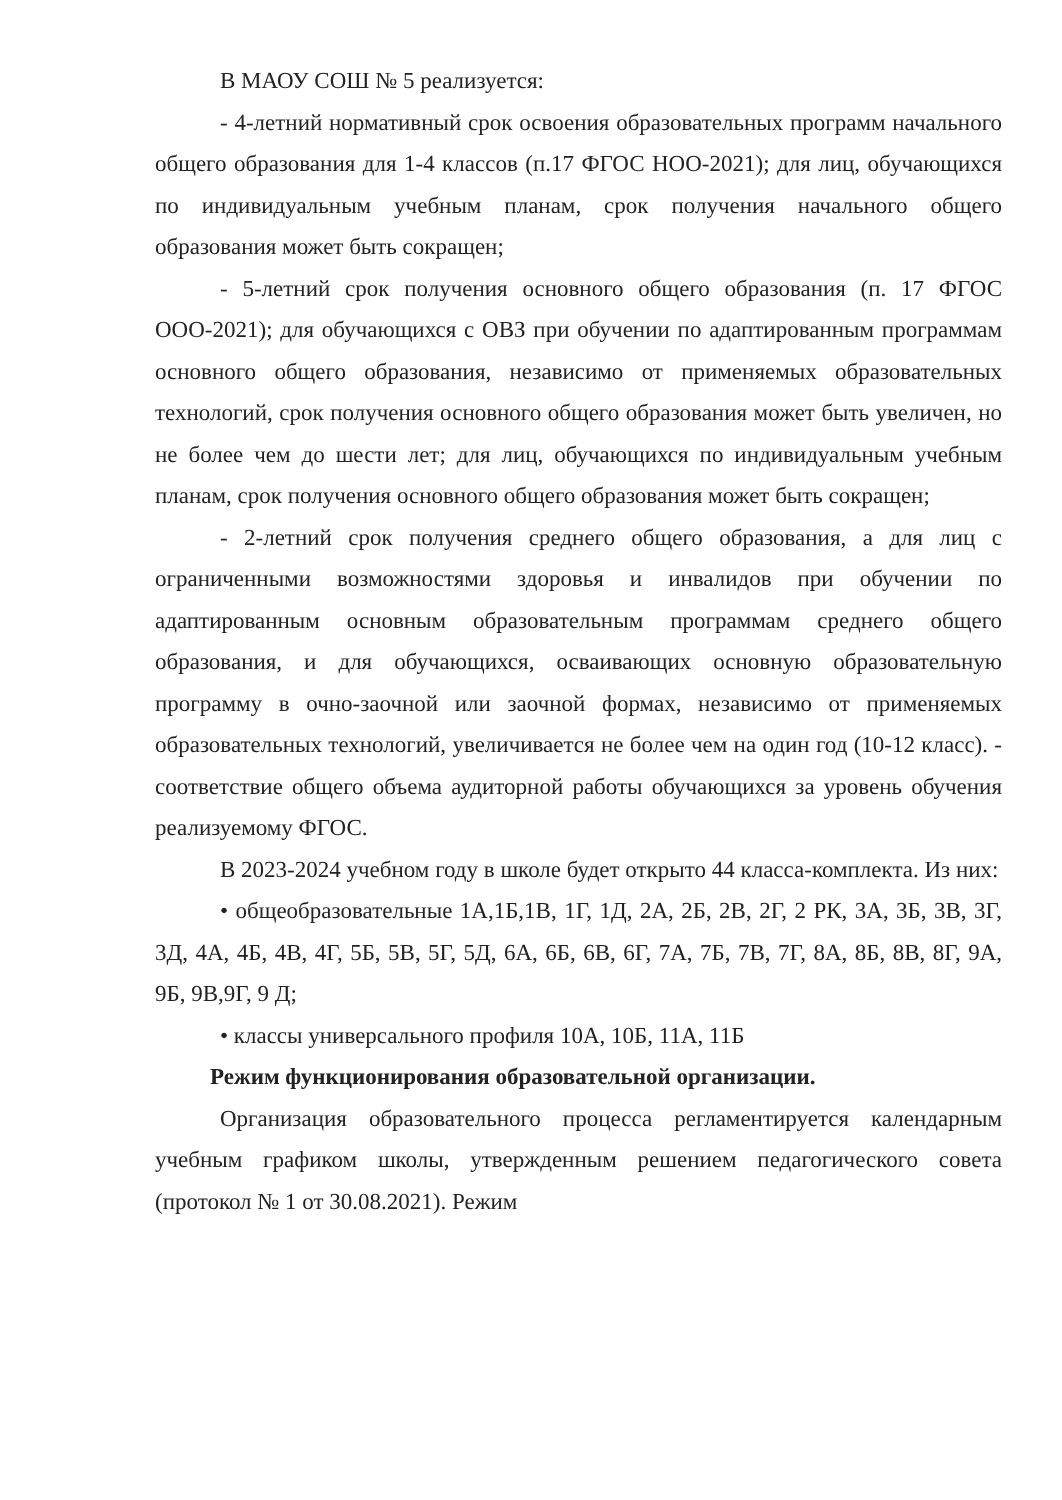В МАОУ СОШ № 5 реализуется:
- 4-летний нормативный срок освоения образовательных программ начального общего образования для 1-4 классов (п.17 ФГОС НОО-2021); для лиц, обучающихся по индивидуальным учебным планам, срок получения начального общего образования может быть сокращен;
- 5-летний срок получения основного общего образования (п. 17 ФГОС ООО-2021); для обучающихся с ОВЗ при обучении по адаптированным программам основного общего образования, независимо от применяемых образовательных технологий, срок получения основного общего образования может быть увеличен, но не более чем до шести лет; для лиц, обучающихся по индивидуальным учебным планам, срок получения основного общего образования может быть сокращен;
- 2-летний срок получения среднего общего образования, а для лиц с ограниченными возможностями здоровья и инвалидов при обучении по адаптированным основным образовательным программам среднего общего образования, и для обучающихся, осваивающих основную образовательную программу в очно-заочной или заочной формах, независимо от применяемых образовательных технологий, увеличивается не более чем на один год (10-12 класс). - соответствие общего объема аудиторной работы обучающихся за уровень обучения реализуемому ФГОС.
В 2023-2024 учебном году в школе будет открыто 44 класса-комплекта. Из них:
• общеобразовательные 1А,1Б,1В, 1Г, 1Д, 2А, 2Б, 2В, 2Г, 2 РК, 3А, 3Б, 3В, 3Г, 3Д, 4А, 4Б, 4В, 4Г, 5Б, 5В, 5Г, 5Д, 6А, 6Б, 6В, 6Г, 7А, 7Б, 7В, 7Г, 8А, 8Б, 8В, 8Г, 9А, 9Б, 9В,9Г, 9 Д;
• классы универсального профиля 10А, 10Б, 11А, 11Б
Режим функционирования образовательной организации.
Организация образовательного процесса регламентируется календарным учебным графиком школы, утвержденным решением педагогического совета (протокол № 1 от 30.08.2021). Режим